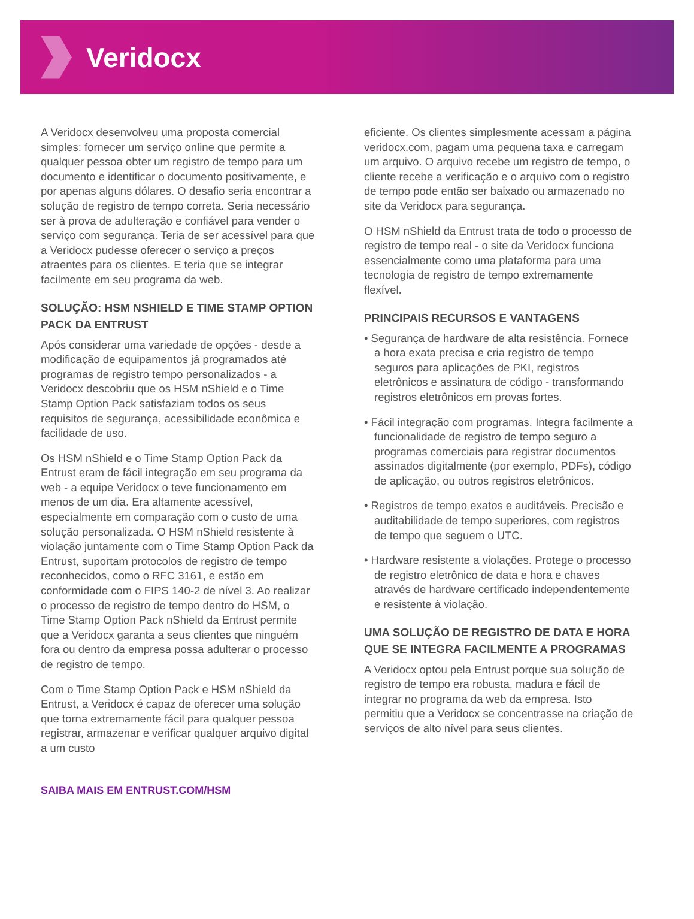Veridocx
A Veridocx desenvolveu uma proposta comercial simples: fornecer um serviço online que permite a qualquer pessoa obter um registro de tempo para um documento e identificar o documento positivamente, e por apenas alguns dólares. O desafio seria encontrar a solução de registro de tempo correta. Seria necessário ser à prova de adulteração e confiável para vender o serviço com segurança. Teria de ser acessível para que a Veridocx pudesse oferecer o serviço a preços atraentes para os clientes. E teria que se integrar facilmente em seu programa da web.
SOLUÇÃO: HSM NSHIELD E TIME STAMP OPTION PACK DA ENTRUST
Após considerar uma variedade de opções - desde a modificação de equipamentos já programados até programas de registro tempo personalizados - a Veridocx descobriu que os HSM nShield e o Time Stamp Option Pack satisfaziam todos os seus requisitos de segurança, acessibilidade econômica e facilidade de uso.
Os HSM nShield e o Time Stamp Option Pack da Entrust eram de fácil integração em seu programa da web - a equipe Veridocx o teve funcionamento em menos de um dia. Era altamente acessível, especialmente em comparação com o custo de uma solução personalizada. O HSM nShield resistente à violação juntamente com o Time Stamp Option Pack da Entrust, suportam protocolos de registro de tempo reconhecidos, como o RFC 3161, e estão em conformidade com o FIPS 140-2 de nível 3. Ao realizar o processo de registro de tempo dentro do HSM, o Time Stamp Option Pack nShield da Entrust permite que a Veridocx garanta a seus clientes que ninguém fora ou dentro da empresa possa adulterar o processo de registro de tempo.
Com o Time Stamp Option Pack e HSM nShield da Entrust, a Veridocx é capaz de oferecer uma solução que torna extremamente fácil para qualquer pessoa registrar, armazenar e verificar qualquer arquivo digital a um custo
eficiente. Os clientes simplesmente acessam a página veridocx.com, pagam uma pequena taxa e carregam um arquivo. O arquivo recebe um registro de tempo, o cliente recebe a verificação e o arquivo com o registro de tempo pode então ser baixado ou armazenado no site da Veridocx para segurança.
O HSM nShield da Entrust trata de todo o processo de registro de tempo real - o site da Veridocx funciona essencialmente como uma plataforma para uma tecnologia de registro de tempo extremamente flexível.
PRINCIPAIS RECURSOS E VANTAGENS
• Segurança de hardware de alta resistência. Fornece a hora exata precisa e cria registro de tempo seguros para aplicações de PKI, registros eletrônicos e assinatura de código - transformando registros eletrônicos em provas fortes.
• Fácil integração com programas. Integra facilmente a funcionalidade de registro de tempo seguro a programas comerciais para registrar documentos assinados digitalmente (por exemplo, PDFs), código de aplicação, ou outros registros eletrônicos.
• Registros de tempo exatos e auditáveis. Precisão e auditabilidade de tempo superiores, com registros de tempo que seguem o UTC.
• Hardware resistente a violações. Protege o processo de registro eletrônico de data e hora e chaves através de hardware certificado independentemente e resistente à violação.
UMA SOLUÇÃO DE REGISTRO DE DATA E HORA QUE SE INTEGRA FACILMENTE A PROGRAMAS
A Veridocx optou pela Entrust porque sua solução de registro de tempo era robusta, madura e fácil de integrar no programa da web da empresa. Isto permitiu que a Veridocx se concentrasse na criação de serviços de alto nível para seus clientes.
SAIBA MAIS EM ENTRUST.COM/HSM